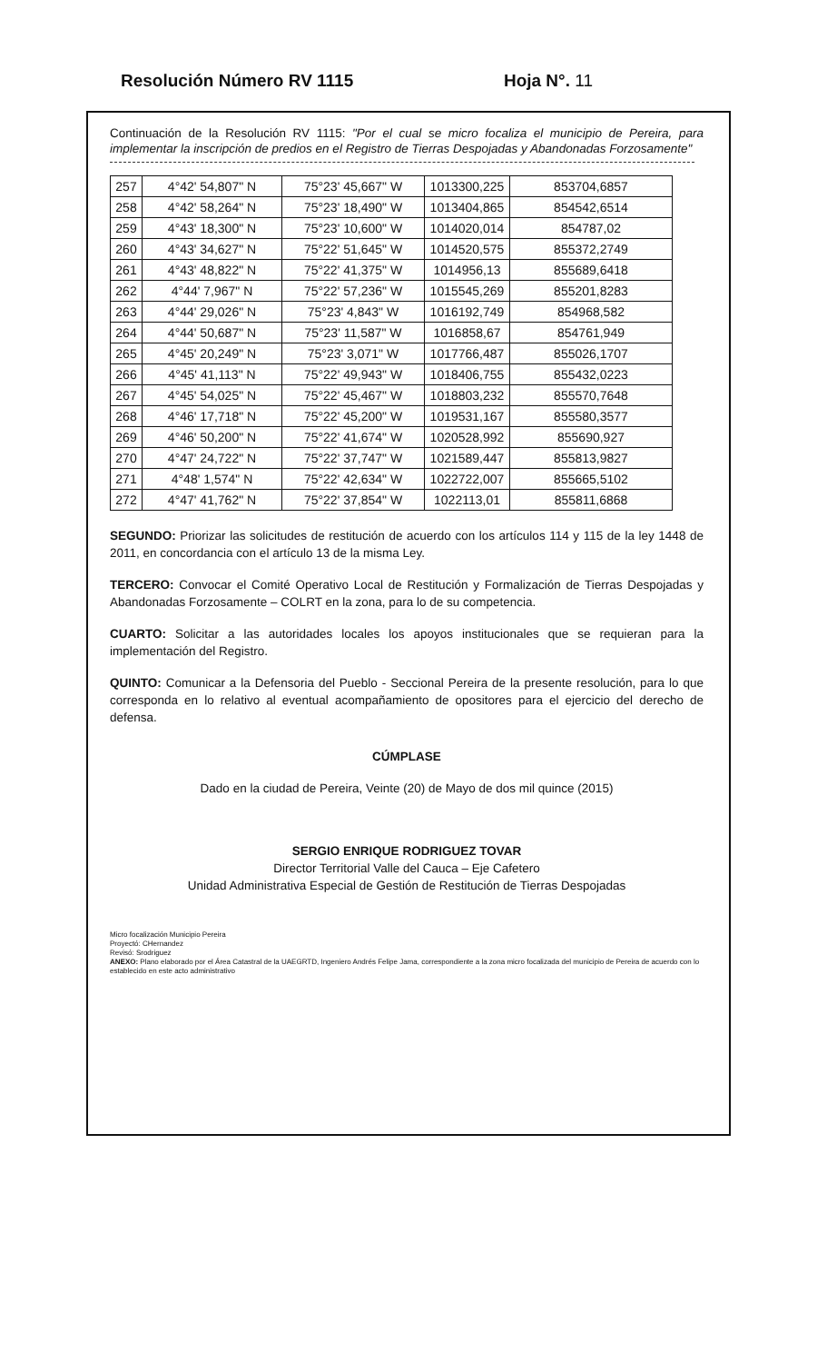Resolución Número RV 1115 Hoja N°. 11
Continuación de la Resolución RV 1115: "Por el cual se micro focaliza el municipio de Pereira, para implementar la inscripción de predios en el Registro de Tierras Despojadas y Abandonadas Forzosamente"
| 257 | 4°42' 54,807" N | 75°23' 45,667" W | 1013300,225 | 853704,6857 |
| 258 | 4°42' 58,264" N | 75°23' 18,490" W | 1013404,865 | 854542,6514 |
| 259 | 4°43' 18,300" N | 75°23' 10,600" W | 1014020,014 | 854787,02 |
| 260 | 4°43' 34,627" N | 75°22' 51,645" W | 1014520,575 | 855372,2749 |
| 261 | 4°43' 48,822" N | 75°22' 41,375" W | 1014956,13 | 855689,6418 |
| 262 | 4°44' 7,967" N | 75°22' 57,236" W | 1015545,269 | 855201,8283 |
| 263 | 4°44' 29,026" N | 75°23' 4,843" W | 1016192,749 | 854968,582 |
| 264 | 4°44' 50,687" N | 75°23' 11,587" W | 1016858,67 | 854761,949 |
| 265 | 4°45' 20,249" N | 75°23' 3,071" W | 1017766,487 | 855026,1707 |
| 266 | 4°45' 41,113" N | 75°22' 49,943" W | 1018406,755 | 855432,0223 |
| 267 | 4°45' 54,025" N | 75°22' 45,467" W | 1018803,232 | 855570,7648 |
| 268 | 4°46' 17,718" N | 75°22' 45,200" W | 1019531,167 | 855580,3577 |
| 269 | 4°46' 50,200" N | 75°22' 41,674" W | 1020528,992 | 855690,927 |
| 270 | 4°47' 24,722" N | 75°22' 37,747" W | 1021589,447 | 855813,9827 |
| 271 | 4°48' 1,574" N | 75°22' 42,634" W | 1022722,007 | 855665,5102 |
| 272 | 4°47' 41,762" N | 75°22' 37,854" W | 1022113,01 | 855811,6868 |
SEGUNDO: Priorizar las solicitudes de restitución de acuerdo con los artículos 114 y 115 de la ley 1448 de 2011, en concordancia con el artículo 13 de la misma Ley.
TERCERO: Convocar el Comité Operativo Local de Restitución y Formalización de Tierras Despojadas y Abandonadas Forzosamente – COLRT en la zona, para lo de su competencia.
CUARTO: Solicitar a las autoridades locales los apoyos institucionales que se requieran para la implementación del Registro.
QUINTO: Comunicar a la Defensoria del Pueblo - Seccional Pereira de la presente resolución, para lo que corresponda en lo relativo al eventual acompañamiento de opositores para el ejercicio del derecho de defensa.
CÚMPLASE
Dado en la ciudad de Pereira, Veinte (20) de Mayo de dos mil quince (2015)
SERGIO ENRIQUE RODRIGUEZ TOVAR
Director Territorial Valle del Cauca – Eje Cafetero
Unidad Administrativa Especial de Gestión de Restitución de Tierras Despojadas
Micro focalización Municipio Pereira
Proyectó: CHernandez
Revisó: Srodriguez
ANEXO: Plano elaborado por el Área Catastral de la UAEGRTD, Ingeniero Andrés Felipe Jama, correspondiente a la zona micro focalizada del municipio de Pereira de acuerdo con lo establecido en este acto administrativo